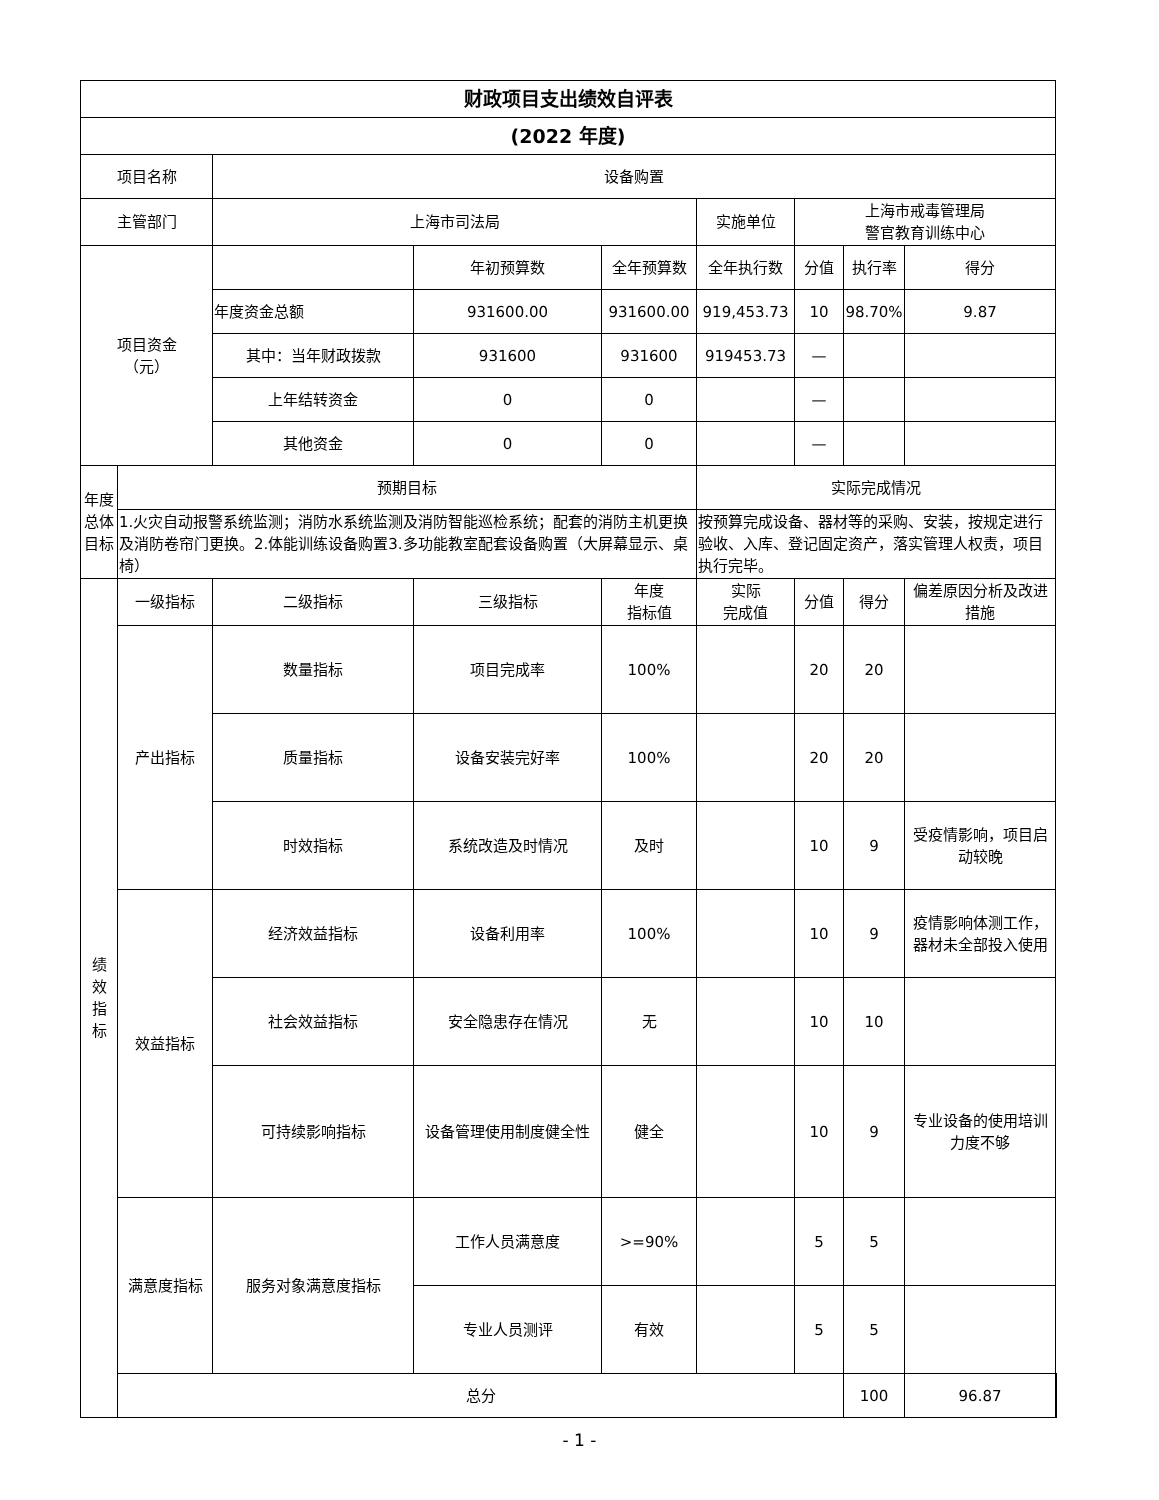| 财政项目支出绩效自评表 | | | | | | | | | |
| --- | --- | --- | --- | --- | --- | --- | --- | --- | --- |
| (2022 年度) | | | | | | | | | |
| 项目名称 | | 设备购置 | | | | | | | |
| 主管部门 | | 上海市司法局 | | | 实施单位 | 上海市戒毒管理局 警官教育训练中心 | | | |
| 项目资金 （元） | | | 年初预算数 | 全年预算数 | 全年执行数 | 分值 | 执行率 | 得分 | |
| | | 年度资金总额 | 931600.00 | 931600.00 | 919,453.73 | 10 | 98.70% | 9.87 | |
| | | 其中：当年财政拨款 | 931600 | 931600 | 919453.73 | — | | | |
| | | 上年结转资金 | 0 | 0 | | — | | | |
| | | 其他资金 | 0 | 0 | | — | | | |
| 年度总体目标 | 预期目标 | | | | 实际完成情况 | | | | |
| | 1.火灾自动报警系统监测；消防水系统监测及消防智能巡检系统；配套的消防主机更换及消防卷帘门更换。2.体能训练设备购置3.多功能教室配套设备购置（大屏幕显示、桌椅） | | | | 按预算完成设备、器材等的采购、安装，按规定进行验收、入库、登记固定资产，落实管理人权责，项目执行完毕。 | | | | |
| 绩 效 指 标 | 一级指标 | 二级指标 | 三级指标 | 年度 指标值 | 实际 完成值 | 分值 | 得分 | 偏差原因分析及改进措施 | |
| | 产出指标 | 数量指标 | 项目完成率 | 100% | | 20 | 20 | | |
| | | 质量指标 | 设备安装完好率 | 100% | | 20 | 20 | | |
| | | 时效指标 | 系统改造及时情况 | 及时 | | 10 | 9 | 受疫情影响，项目启动较晚 | |
| | 效益指标 | 经济效益指标 | 设备利用率 | 100% | | 10 | 9 | 疫情影响体测工作，器材未全部投入使用 | |
| | | 社会效益指标 | 安全隐患存在情况 | 无 | | 10 | 10 | | |
| | | 可持续影响指标 | 设备管理使用制度健全性 | 健全 | | 10 | 9 | 专业设备的使用培训力度不够 | |
| | 满意度指标 | 服务对象满意度指标 | 工作人员满意度 | >=90% | | 5 | 5 | | |
| | | | 专业人员测评 | 有效 | | 5 | 5 | | |
| | 总分 | | | | | | 100 | 96.87 | |
- 1 -